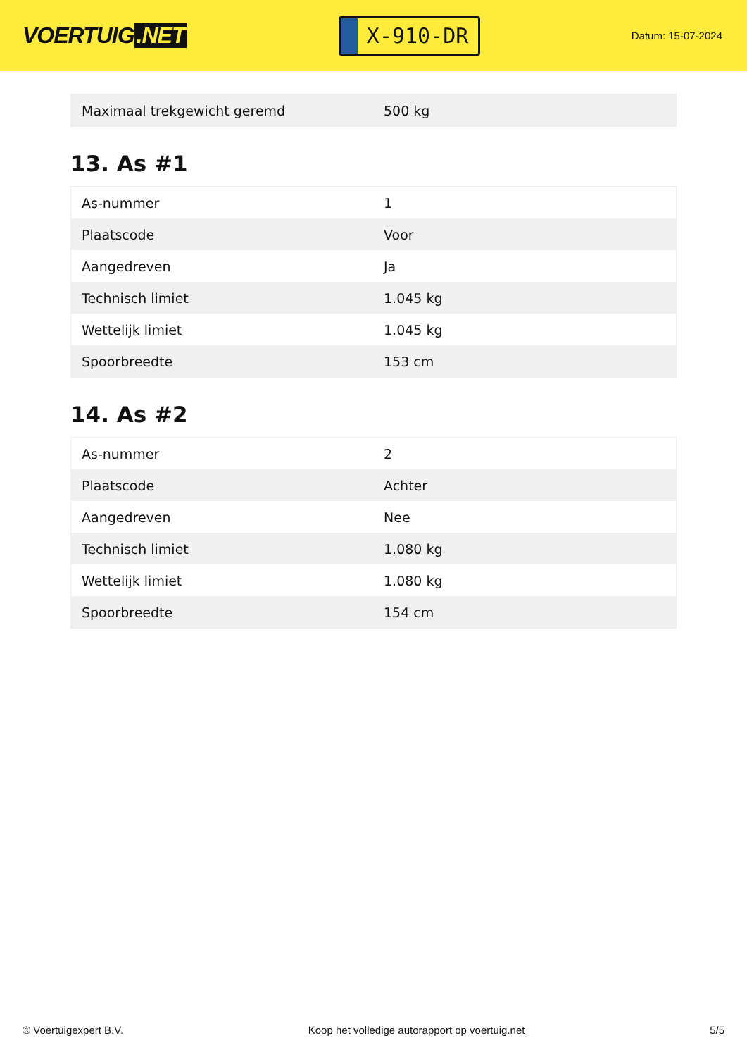VOERTUIG.NET
X-910-DR
Datum: 15-07-2024
| Maximaal trekgewicht geremd | 500 kg |
13. As #1
| As-nummer | 1 |
| Plaatscode | Voor |
| Aangedreven | Ja |
| Technisch limiet | 1.045 kg |
| Wettelijk limiet | 1.045 kg |
| Spoorbreedte | 153 cm |
14. As #2
| As-nummer | 2 |
| Plaatscode | Achter |
| Aangedreven | Nee |
| Technisch limiet | 1.080 kg |
| Wettelijk limiet | 1.080 kg |
| Spoorbreedte | 154 cm |
© Voertuigexpert B.V. Koop het volledige autorapport op voertuig.net 5/5